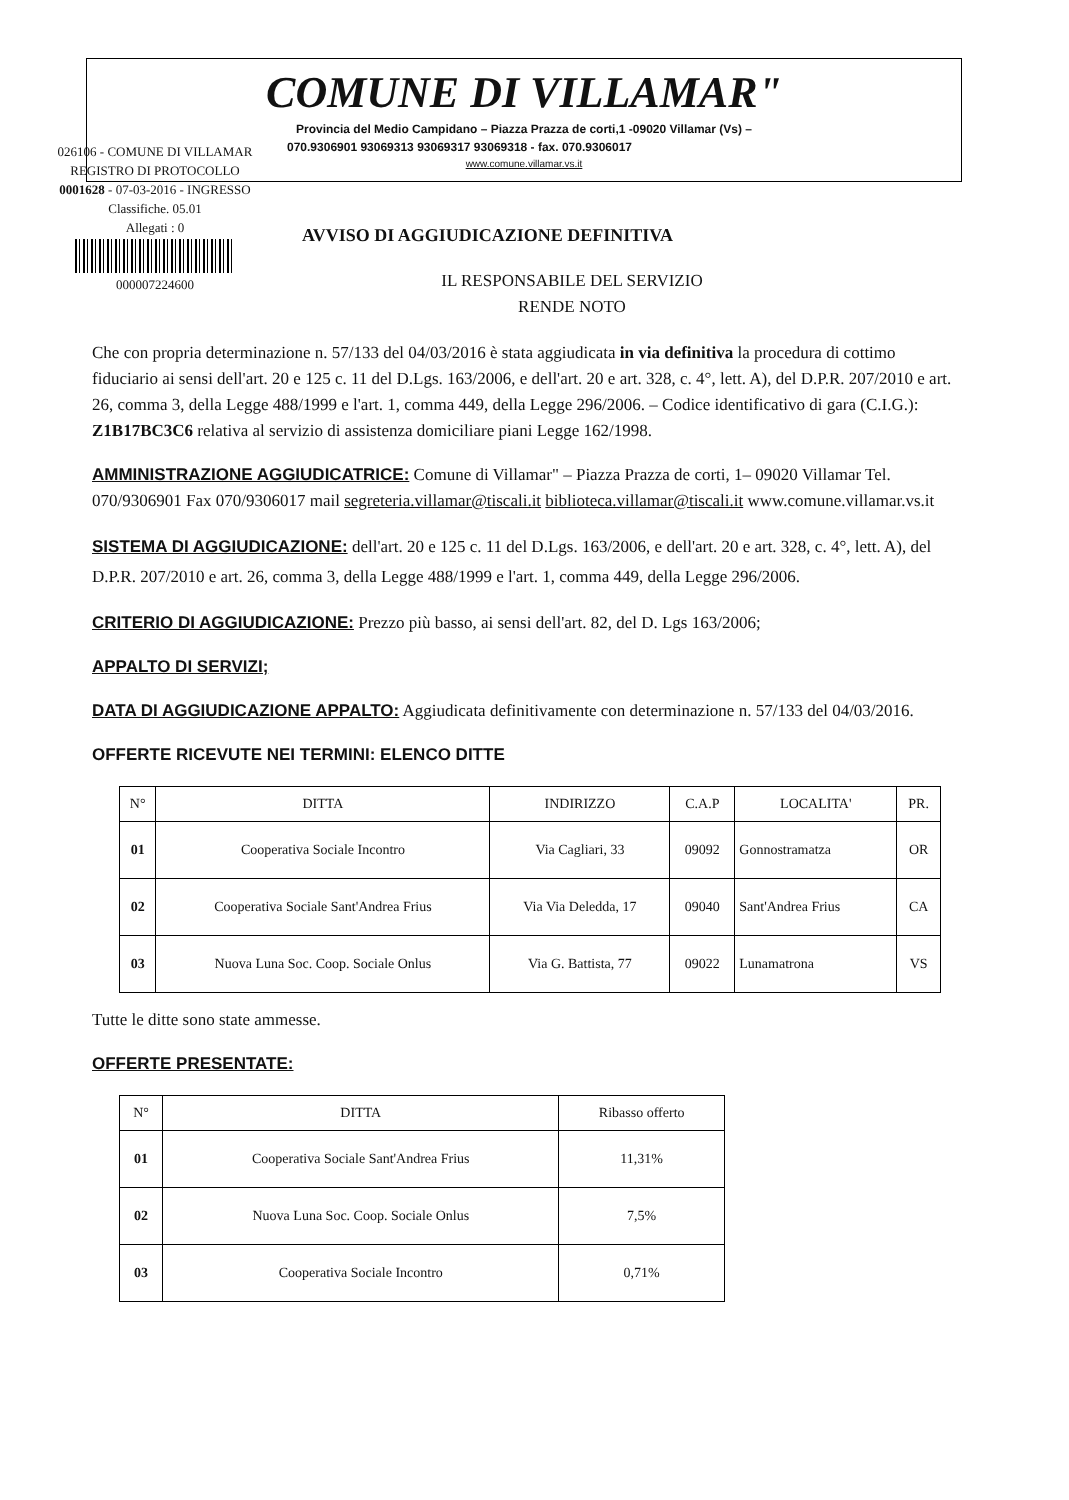COMUNE DI VILLAMAR"
Provincia del Medio Campidano – Piazza Prazza de corti,1 -09020 Villamar (Vs) –
070.9306901 93069313 93069317 93069318 - fax. 070.9306017
www.comune.villamar.vs.it
026106 - COMUNE DI VILLAMAR
REGISTRO DI PROTOCOLLO
0001628 - 07-03-2016 - INGRESSO
Classifiche. 05.01
Allegati : 0
000007224600
AVVISO DI AGGIUDICAZIONE DEFINITIVA
IL RESPONSABILE DEL SERVIZIO
RENDE NOTO
Che con propria determinazione n. 57/133 del 04/03/2016 è stata aggiudicata in via definitiva la procedura di cottimo fiduciario ai sensi dell'art. 20 e 125 c. 11 del D.Lgs. 163/2006, e dell'art. 20 e art. 328, c. 4°, lett. A), del D.P.R. 207/2010 e art. 26, comma 3, della Legge 488/1999 e l'art. 1, comma 449, della Legge 296/2006. – Codice identificativo di gara (C.I.G.): Z1B17BC3C6 relativa al servizio di assistenza domiciliare piani Legge 162/1998.
AMMINISTRAZIONE AGGIUDICATRICE: Comune di Villamar" – Piazza Prazza de corti, 1– 09020 Villamar Tel. 070/9306901 Fax 070/9306017 mail segreteria.villamar@tiscali.it biblioteca.villamar@tiscali.it www.comune.villamar.vs.it
SISTEMA DI AGGIUDICAZIONE: dell'art. 20 e 125 c. 11 del D.Lgs. 163/2006, e dell'art. 20 e art. 328, c. 4°, lett. A), del D.P.R. 207/2010 e art. 26, comma 3, della Legge 488/1999 e l'art. 1, comma 449, della Legge 296/2006.
CRITERIO DI AGGIUDICAZIONE: Prezzo più basso, ai sensi dell'art. 82, del D. Lgs 163/2006;
APPALTO DI SERVIZI;
DATA DI AGGIUDICAZIONE APPALTO: Aggiudicata definitivamente con determinazione n. 57/133 del 04/03/2016.
OFFERTE RICEVUTE NEI TERMINI: ELENCO DITTE
| N° | DITTA | INDIRIZZO | C.A.P | LOCALITA' | PR. |
| --- | --- | --- | --- | --- | --- |
| 01 | Cooperativa Sociale Incontro | Via Cagliari, 33 | 09092 | Gonnostramatza | OR |
| 02 | Cooperativa Sociale Sant'Andrea Frius | Via Via Deledda, 17 | 09040 | Sant'Andrea Frius | CA |
| 03 | Nuova Luna Soc. Coop. Sociale Onlus | Via G. Battista, 77 | 09022 | Lunamatrona | VS |
Tutte le ditte sono state ammesse.
OFFERTE PRESENTATE:
| N° | DITTA | Ribasso offerto |
| --- | --- | --- |
| 01 | Cooperativa Sociale Sant'Andrea Frius | 11,31% |
| 02 | Nuova Luna Soc. Coop. Sociale Onlus | 7,5% |
| 03 | Cooperativa Sociale Incontro | 0,71% |